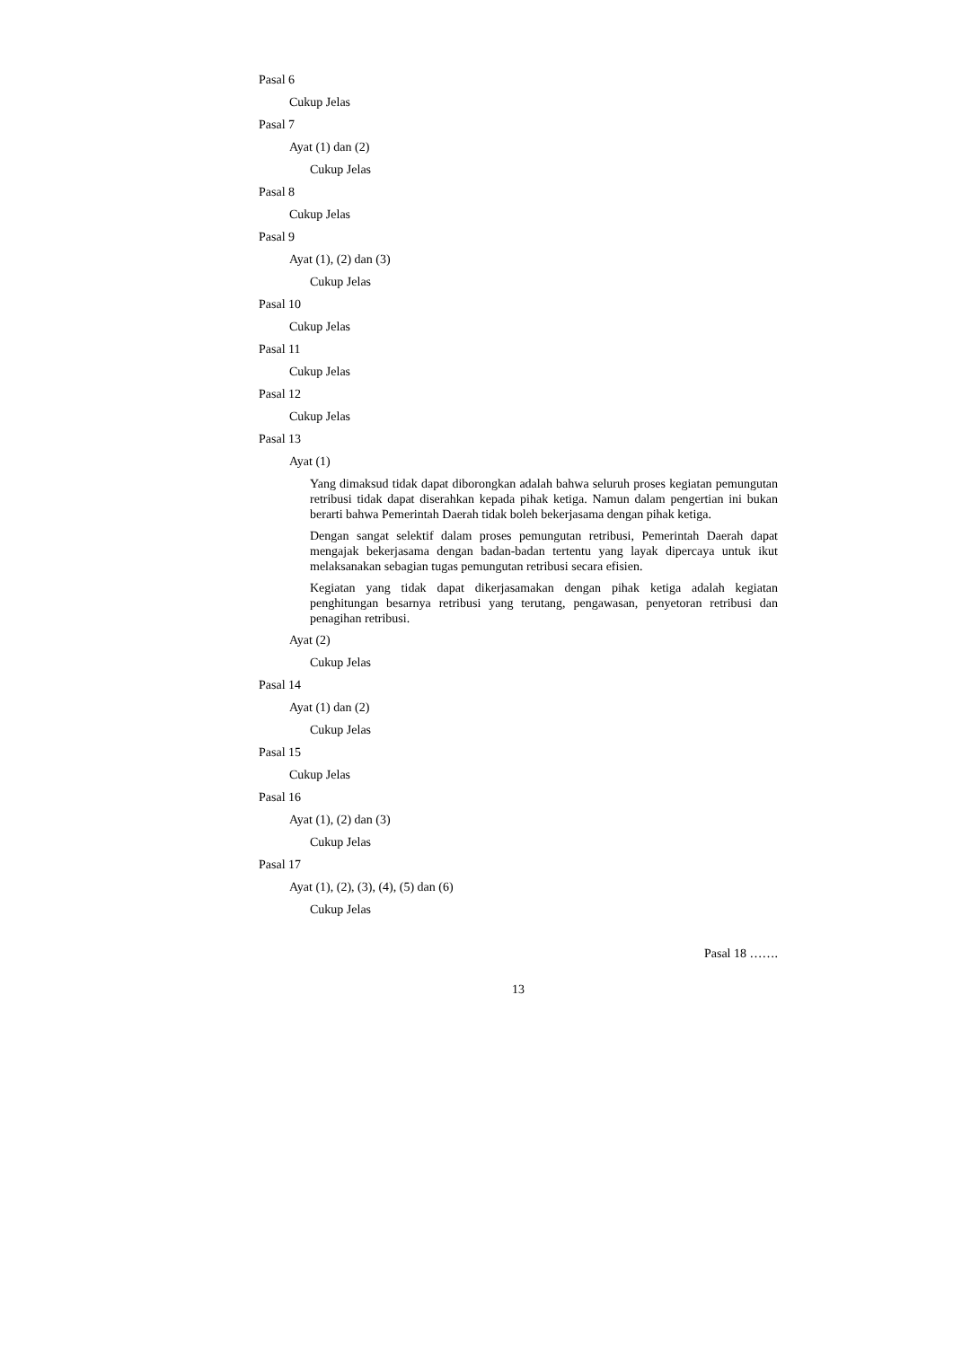Pasal 6
Cukup Jelas
Pasal 7
Ayat (1) dan (2)
Cukup Jelas
Pasal 8
Cukup Jelas
Pasal 9
Ayat (1), (2) dan (3)
Cukup Jelas
Pasal 10
Cukup Jelas
Pasal 11
Cukup Jelas
Pasal 12
Cukup Jelas
Pasal 13
Ayat (1)
Yang dimaksud tidak dapat diborongkan adalah bahwa seluruh proses kegiatan pemungutan retribusi tidak dapat diserahkan kepada pihak ketiga. Namun dalam pengertian ini bukan berarti bahwa Pemerintah Daerah tidak boleh bekerjasama dengan pihak ketiga.
Dengan sangat selektif dalam proses pemungutan retribusi, Pemerintah Daerah dapat mengajak bekerjasama dengan badan-badan tertentu yang layak dipercaya untuk ikut melaksanakan sebagian tugas pemungutan retribusi secara efisien.
Kegiatan yang tidak dapat dikerjasamakan dengan pihak ketiga adalah kegiatan penghitungan besarnya retribusi yang terutang, pengawasan, penyetoran retribusi dan penagihan retribusi.
Ayat (2)
Cukup Jelas
Pasal 14
Ayat (1) dan (2)
Cukup Jelas
Pasal 15
Cukup Jelas
Pasal 16
Ayat (1), (2) dan (3)
Cukup Jelas
Pasal 17
Ayat (1), (2), (3), (4), (5) dan (6)
Cukup Jelas
Pasal 18 …….
13